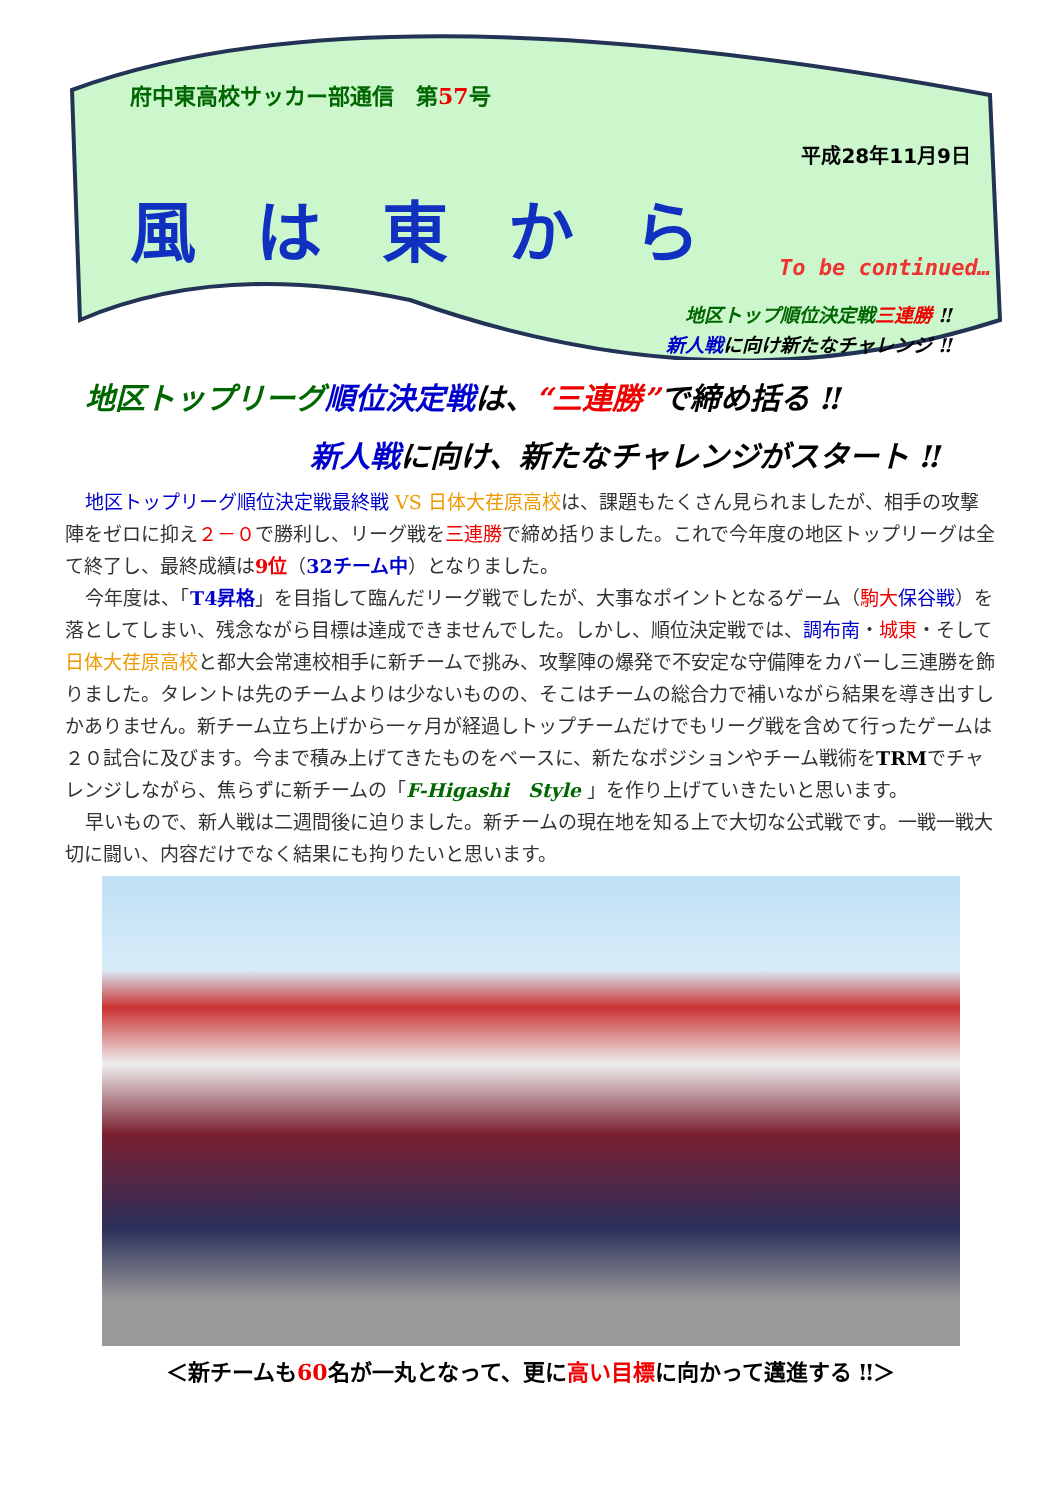府中東高校サッカー部通信　第57号
平成28年11月9日
風は東から
To be continued…
地区トップ順位決定戦 三連勝 ‼
新人戦に向け新たなチャレンジ ‼
地区トップリーグ順位決定戦 は、“三連勝”で締め括る ‼
新人戦に向け、新たなチャレンジがスタート ‼
地区トップリーグ順位決定戦最終戦 VS 日体大荏原高校は、課題もたくさん見られましたが、相手の攻撃陣をゼロに抑え２－０で勝利し、リーグ戦を三連勝で締め括りました。これで今年度の地区トップリーグは全て終了し、最終成績は9位（32チーム中）となりました。
今年度は、「T4昇格」を目指して臨んだリーグ戦でしたが、大事なポイントとなるゲーム（駒大 保谷戦）を落としてしまい、残念ながら目標は達成できませんでした。しかし、順位決定戦では、調布南・城東・そして日体大荏原高校と都大会常連校相手に新チームで挑み、攻撃陣の爆発で不安定な守備陣をカバーし三連勝を飾りました。タレントは先のチームよりは少ないものの、そこはチームの総合力で補いながら結果を導き出すしかありません。新チーム立ち上げから一ヶ月が経過しトップチームだけでもリーグ戦を含めて行ったゲームは２０試合に及びます。今まで積み上げてきたものをベースに、新たなポジションやチーム戦術をTRMでチャレンジしながら、焦らずに新チームの「F-Higashi　Style 」を作り上げていきたいと思います。
早いもので、新人戦は二週間後に迫りました。新チームの現在地を知る上で大切な公式戦です。一戦一戦大切に闘い、内容だけでなく結果にも拘りたいと思います。
＜新チームも60名が一丸となって、更に高い目標に向かって邁進する ‼＞